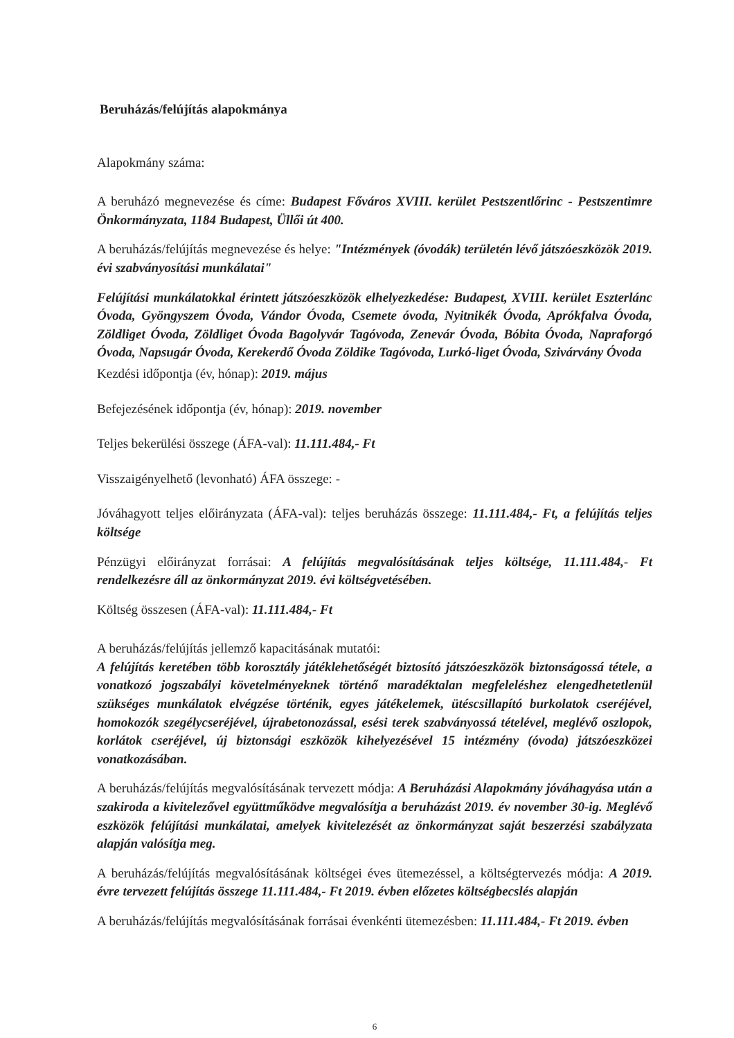Beruházás/felújítás alapokmánya
Alapokmány száma:
A beruházó megnevezése és címe: Budapest Főváros XVIII. kerület Pestszentlőrinc - Pestszentimre Önkormányzata, 1184 Budapest, Üllői út 400.
A beruházás/felújítás megnevezése és helye: "Intézmények (óvodák) területén lévő játszóeszközök 2019. évi szabványosítási munkálatai"
Felújítási munkálatokkal érintett játszóeszközök elhelyezkedése: Budapest, XVIII. kerület Eszterlánc Óvoda, Gyöngyszem Óvoda, Vándor Óvoda, Csemete óvoda, Nyitnikék Óvoda, Aprókfalva Óvoda, Zöldliget Óvoda, Zöldliget Óvoda Bagolyvár Tagóvoda, Zenevár Óvoda, Bóbita Óvoda, Napraforgó Óvoda, Napsugár Óvoda, Kerekerdő Óvoda Zöldike Tagóvoda, Lurkó-liget Óvoda, Szivárvány Óvoda
Kezdési időpontja (év, hónap): 2019. május
Befejezésének időpontja (év, hónap): 2019. november
Teljes bekerülési összege (ÁFA-val): 11.111.484,- Ft
Visszaigényelhető (levonható) ÁFA összege: -
Jóváhagyott teljes előirányzata (ÁFA-val): teljes beruházás összege: 11.111.484,- Ft, a felújítás teljes költsége
Pénzügyi előirányzat forrásai: A felújítás megvalósításának teljes költsége, 11.111.484,- Ft rendelkezésre áll az önkormányzat 2019. évi költségvetésében.
Költség összesen (ÁFA-val): 11.111.484,- Ft
A beruházás/felújítás jellemző kapacitásának mutatói:
A felújítás keretében több korosztály játéklehetőségét biztosító játszóeszközök biztonságossá tétele, a vonatkozó jogszabályi követelményeknek történő maradéktalan megfeleléshez elengedhetetlenül szükséges munkálatok elvégzése történik, egyes játékelemek, ütéscsillapító burkolatok cseréjével, homokozók szegélycseréjével, újrabetonozással, esési terek szabványossá tételével, meglévő oszlopok, korlátok cseréjével, új biztonsági eszközök kihelyezésével 15 intézmény (óvoda) játszóeszközei vonatkozásában.
A beruházás/felújítás megvalósításának tervezett módja: A Beruházási Alapokmány jóváhagyása után a szakiroda a kivitelezővel együttműködve megvalósítja a beruházást 2019. év november 30-ig. Meglévő eszközök felújítási munkálatai, amelyek kivitelezését az önkormányzat saját beszerzési szabályzata alapján valósítja meg.
A beruházás/felújítás megvalósításának költségei éves ütemezéssel, a költségtervezés módja: A 2019. évre tervezett felújítás összege 11.111.484,- Ft 2019. évben előzetes költségbecslés alapján
A beruházás/felújítás megvalósításának forrásai évenkénti ütemezésben: 11.111.484,- Ft 2019. évben
6